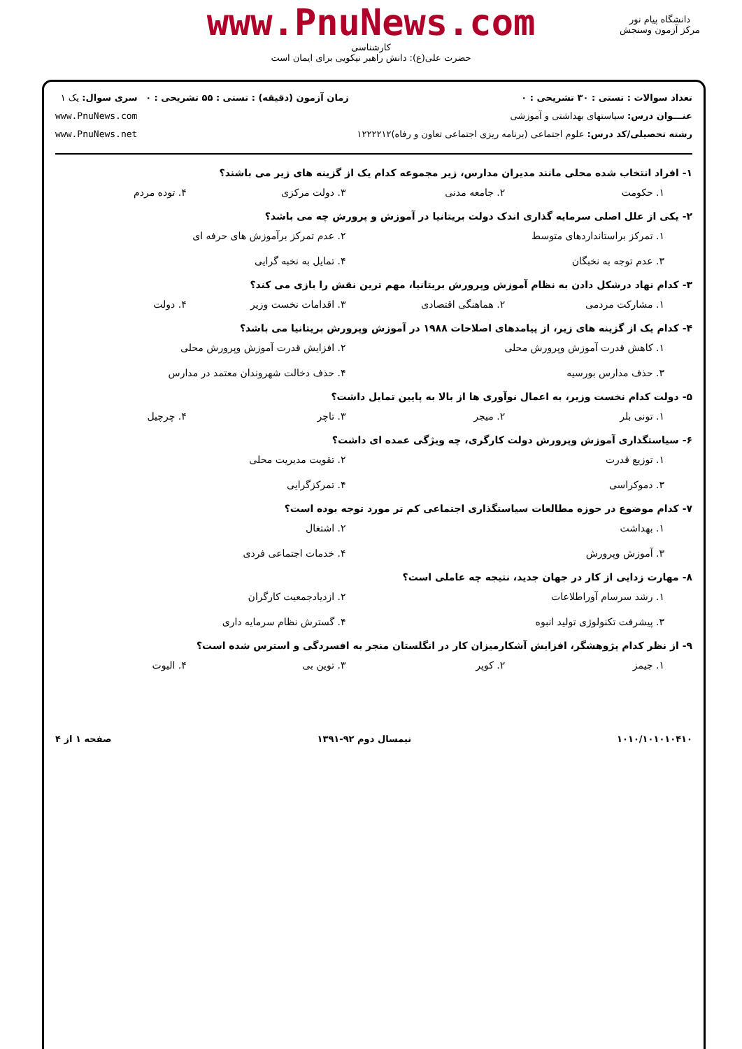www.PnuNews.com
کارشناسی
حضرت علی(ع): دانش راهبر نیکویی برای ایمان است
دانشگاه پیام نور
مرکز آزمون وسنجش
تعداد سوالات : تستی : ۳۰ تشریحی : ۰
عنـــوان درس: سیاستهای بهداشتی و آموزشی
رشته تحصیلی/کد درس: علوم اجتماعی (برنامه ریزی اجتماعی تعاون و رفاه)۱۲۲۲۲۱۲
زمان آزمون (دقیقه) : تستی : ۵۵ تشریحی : ۰
سری سوال: یک ۱
www.PnuNews.com
www.PnuNews.net
۱- افراد انتخاب شده محلی مانند مدیران مدارس، زیر مجموعه کدام یک از گزینه های زیر می باشند؟
۱. حکومت ۲. جامعه مدنی ۳. دولت مرکزی ۴. توده مردم
۲- یکی از علل اصلی سرمایه گذاری اندک دولت بریتانیا در آموزش و پرورش چه می باشد؟
۱. تمرکز براستانداردهای متوسط ۲. عدم تمرکز برآموزش های حرفه ای ۳. عدم توجه به نخبگان ۴. تمایل به نخبه گرایی
۳- کدام نهاد درشکل دادن به نظام آموزش وپرورش بریتانیا، مهم ترین نقش را بازی می کند؟
۱. مشارکت مردمی ۲. هماهنگی اقتصادی ۳. اقدامات نخست وزیر ۴. دولت
۴- کدام یک از گزینه های زیر، از پیامدهای اصلاحات ۱۹۸۸ در آموزش وپرورش بریتانیا می باشد؟
۱. کاهش قدرت آموزش وپرورش محلی ۲. افزایش قدرت آموزش وپرورش محلی ۳. حذف مدارس بورسیه ۴. حذف دخالت شهروندان معتمد در مدارس
۵- دولت کدام نخست وزیر، به اعمال نوآوری ها از بالا به پایین تمایل داشت؟
۱. تونی بلر ۲. میجر ۳. تاچر ۴. چرچیل
۶- سیاستگذاری آموزش وپرورش دولت کارگری، چه ویژگی عمده ای داشت؟
۱. توزیع قدرت ۲. تقویت مدیریت محلی ۳. دموکراسی ۴. تمرکزگرایی
۷- کدام موضوع در حوزه مطالعات سیاستگذاری اجتماعی کم تر مورد توجه بوده است؟
۱. بهداشت ۲. اشتغال ۳. آموزش وپرورش ۴. خدمات اجتماعی فردی
۸- مهارت زدایی از کار در جهان جدید، نتیجه چه عاملی است؟
۱. رشد سرسام آوراطلاعات ۲. ازدیادجمعیت کارگران ۳. پیشرفت تکنولوژی تولید انبوه ۴. گسترش نظام سرمایه داری
۹- از نظر کدام پژوهشگر، افزایش آشکارمیزان کار در انگلستان منجر به افسردگی و استرس شده است؟
۱. جیمز ۲. کوپر ۳. توین بی ۴. الیوت
۱۰۱۰/۱۰۱۰۱۰۴۱۰ نیمسال دوم ۹۲-۱۳۹۱ صفحه ۱ از ۴